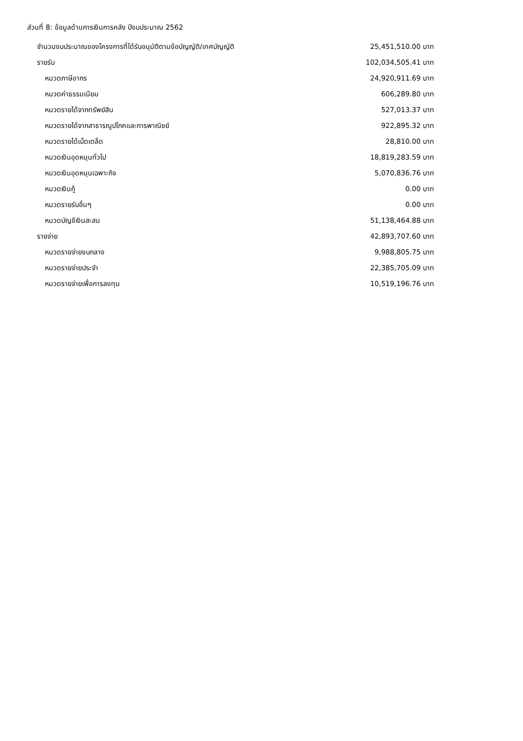ส่วนที่ 8: ข้อมูลด้านการเงินการคลัง ปีงบประมาณ 2562
| จำนวนงบประมาณของโครงการที่ได้รับอนุมัติตามข้อบัญญัติ/เทศบัญญัติ | 25,451,510.00 บาท |
| รายรับ | 102,034,505.41 บาท |
| หมวดภาษีอากร | 24,920,911.69 บาท |
| หมวดค่าธรรมเนียม | 606,289.80 บาท |
| หมวดรายได้จากทรัพย์สิน | 527,013.37 บาท |
| หมวดรายได้จากสาธารณูปโภคและการพาณิชย์ | 922,895.32 บาท |
| หมวดรายได้เบ็ดเตล็ด | 28,810.00 บาท |
| หมวดเงินอุดหนุนทั่วไป | 18,819,283.59 บาท |
| หมวดเงินอุดหนุนเฉพาะกิจ | 5,070,836.76 บาท |
| หมวดเงินกู้ | 0.00 บาท |
| หมวดรายรับอื่นๆ | 0.00 บาท |
| หมวดบัญชีเงินสะสม | 51,138,464.88 บาท |
| รายจ่าย | 42,893,707.60 บาท |
| หมวดรายจ่ายงบกลาง | 9,988,805.75 บาท |
| หมวดรายจ่ายประจำ | 22,385,705.09 บาท |
| หมวดรายจ่ายเพื่อการลงทุน | 10,519,196.76 บาท |